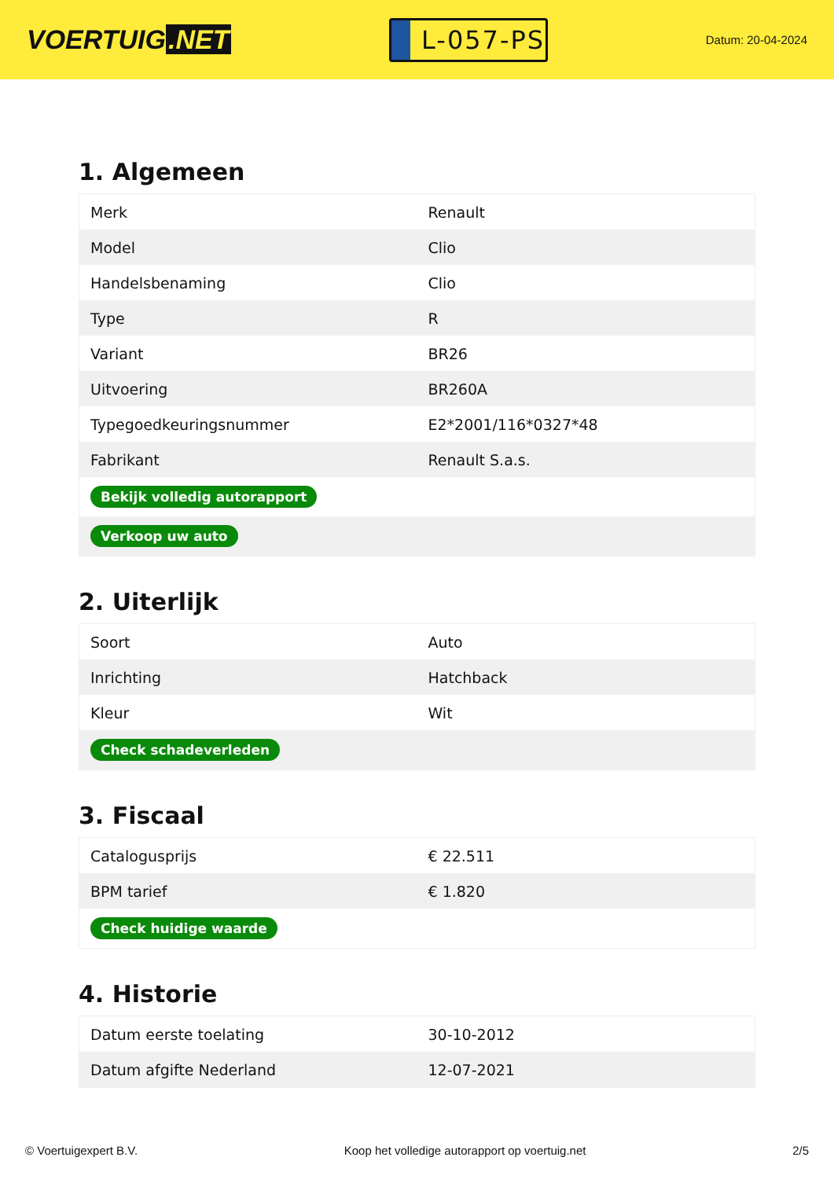VOERTUIG.NET
L-057-PS
Datum: 20-04-2024
1. Algemeen
| Merk | Renault |
| Model | Clio |
| Handelsbenaming | Clio |
| Type | R |
| Variant | BR26 |
| Uitvoering | BR260A |
| Typegoedkeuringsnummer | E2*2001/116*0327*48 |
| Fabrikant | Renault S.a.s. |
| Bekijk volledig autorapport | |
| Verkoop uw auto | |
2. Uiterlijk
| Soort | Auto |
| Inrichting | Hatchback |
| Kleur | Wit |
| Check schadeverleden | |
3. Fiscaal
| Catalogusprijs | € 22.511 |
| BPM tarief | € 1.820 |
| Check huidige waarde | |
4. Historie
| Datum eerste toelating | 30-10-2012 |
| Datum afgifte Nederland | 12-07-2021 |
© Voertuigexpert B.V. Koop het volledige autorapport op voertuig.net 2/5